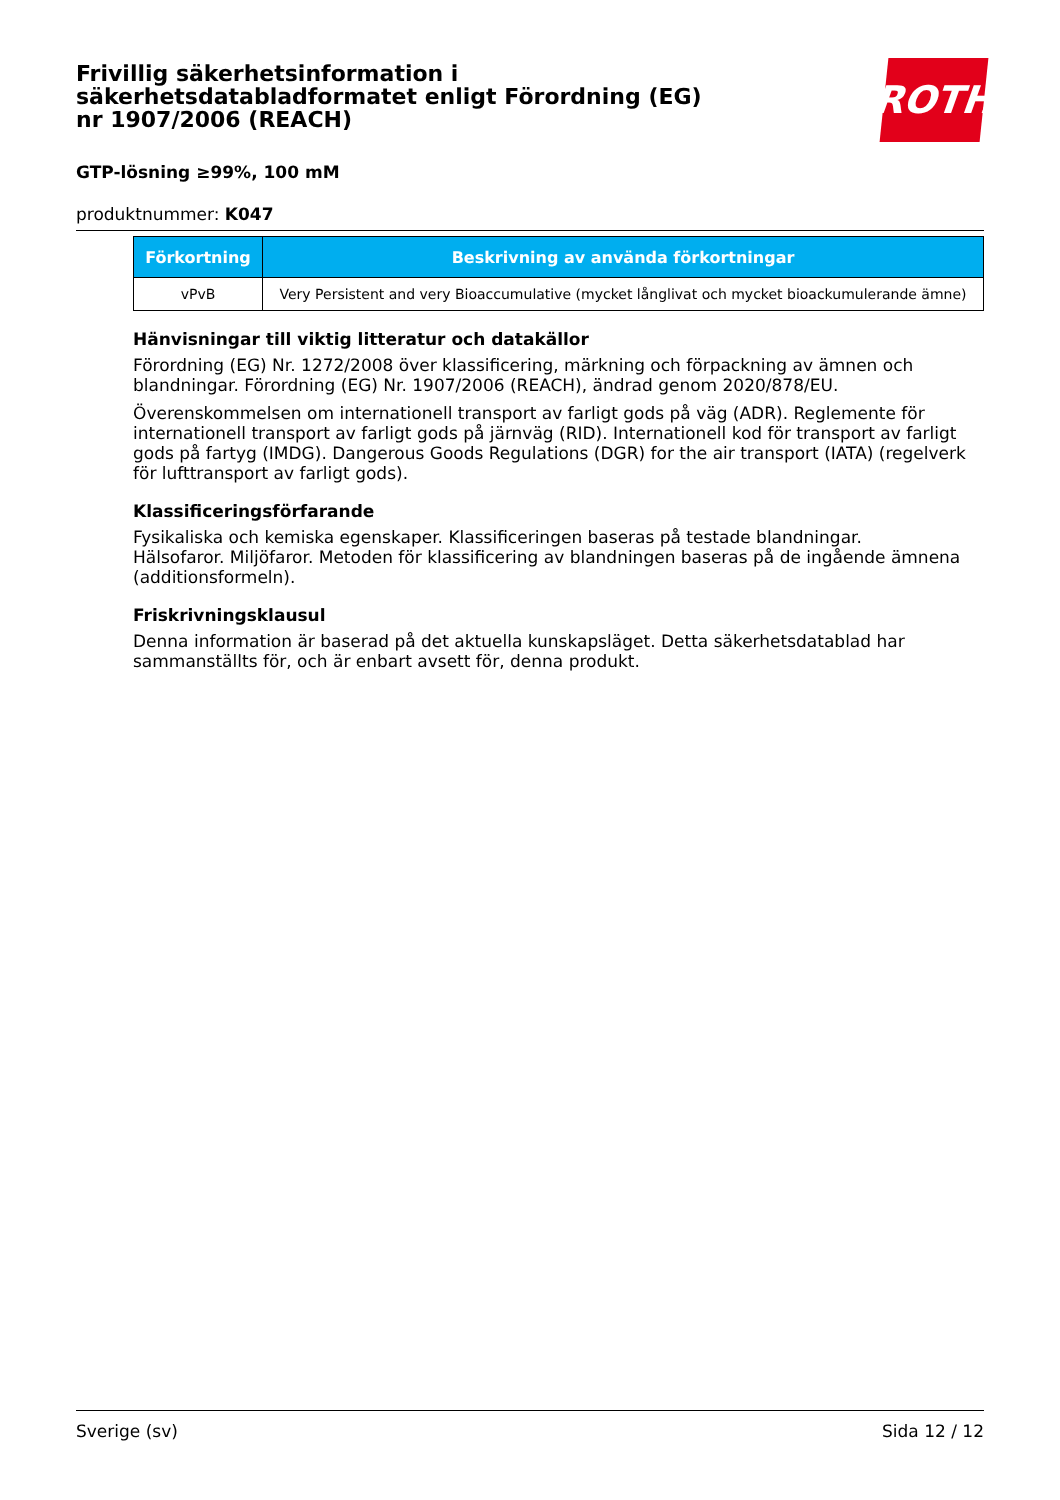Frivillig säkerhetsinformation i säkerhetsdatabladformatet enligt Förordning (EG) nr 1907/2006 (REACH)
ROTH
GTP-lösning ≥99%, 100 mM
produktnummer: K047
| Förkortning | Beskrivning av använda förkortningar |
| --- | --- |
| vPvB | Very Persistent and very Bioaccumulative (mycket långlivat och mycket bioackumulerande ämne) |
Hänvisningar till viktig litteratur och datakällor
Förordning (EG) Nr. 1272/2008 över klassificering, märkning och förpackning av ämnen och blandningar. Förordning (EG) Nr. 1907/2006 (REACH), ändrad genom 2020/878/EU.
Överenskommelsen om internationell transport av farligt gods på väg (ADR). Reglemente för internationell transport av farligt gods på järnväg (RID). Internationell kod för transport av farligt gods på fartyg (IMDG). Dangerous Goods Regulations (DGR) for the air transport (IATA) (regelverk för lufttransport av farligt gods).
Klassificeringsförfarande
Fysikaliska och kemiska egenskaper. Klassificeringen baseras på testade blandningar.
Hälsofaror. Miljöfaror. Metoden för klassificering av blandningen baseras på de ingående ämnena (additionsformeln).
Friskrivningsklausul
Denna information är baserad på det aktuella kunskapsläget. Detta säkerhetsdatablad har sammanställts för, och är enbart avsett för, denna produkt.
Sverige (sv) Sida 12 / 12